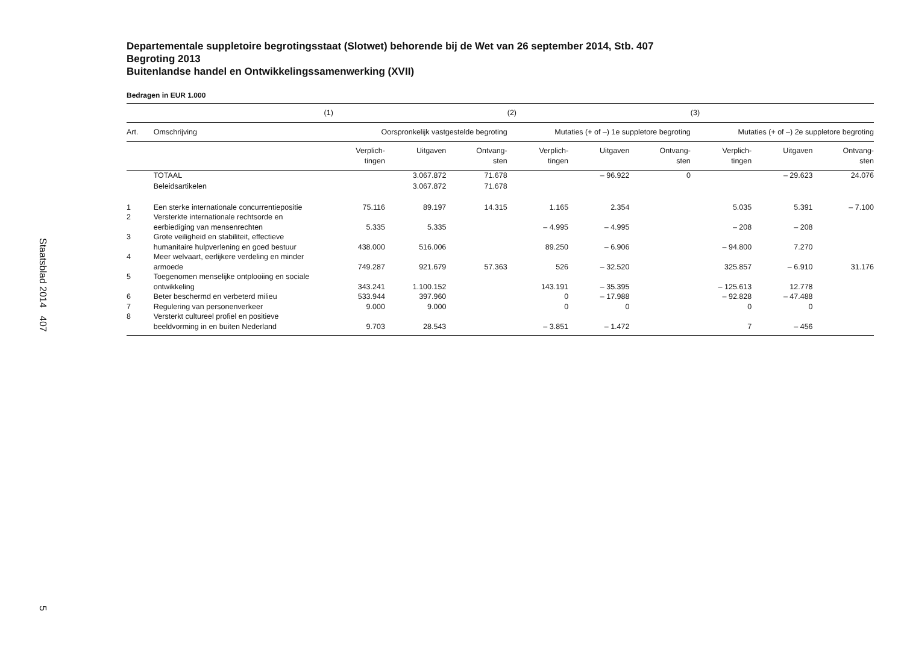Staatsblad 2014 407
5
Departementale suppletoire begrotingsstaat (Slotwet) behorende bij de Wet van 26 september 2014, Stb. 407
Begroting 2013
Buitenlandse handel en Ontwikkelingssamenwerking (XVII)
Bedragen in EUR 1.000
| | | (1) | | | (2) | | | (3) | | |
| --- | --- | --- | --- | --- | --- | --- | --- | --- | --- | --- |
| Art. | Omschrijving | Oorspronkelijk vastgestelde begroting | | | Mutaties (+ of –) 1e suppletore begroting | | | Mutaties (+ of –) 2e suppletore begroting | | |
| | | Verplich- tingen | Uitgaven | Ontvang- sten | Verplich- tingen | Uitgaven | Ontvang- sten | Verplich- tingen | Uitgaven | Ontvang- sten |
| | TOTAAL | | 3.067.872 | 71.678 | | – 96.922 | 0 | | – 29.623 | 24.076 |
| | Beleidsartikelen | | 3.067.872 | 71.678 | | | | | | |
| 1 | Een sterke internationale concurrentiepositie | 75.116 | 89.197 | 14.315 | 1.165 | 2.354 | | 5.035 | 5.391 | – 7.100 |
| 2 | Versterkte internationale rechtsorde en eerbiediging van mensenrechten | 5.335 | 5.335 | | – 4.995 | – 4.995 | | – 208 | – 208 | |
| 3 | Grote veiligheid en stabiliteit, effectieve humanitaire hulpverlening en goed bestuur | 438.000 | 516.006 | | 89.250 | – 6.906 | | – 94.800 | 7.270 | |
| 4 | Meer welvaart, eerlijkere verdeling en minder armoede | 749.287 | 921.679 | 57.363 | 526 | – 32.520 | | 325.857 | – 6.910 | 31.176 |
| 5 | Toegenomen menselijke ontplooiing en sociale ontwikkeling | 343.241 | 1.100.152 | | 143.191 | – 35.395 | | – 125.613 | 12.778 | |
| 6 | Beter beschermd en verbeterd milieu | 533.944 | 397.960 | | 0 | – 17.988 | | – 92.828 | – 47.488 | |
| 7 | Regulering van personenverkeer | 9.000 | 9.000 | | 0 | 0 | | 0 | 0 | |
| 8 | Versterkt cultureel profiel en positieve beeldvorming in en buiten Nederland | 9.703 | 28.543 | | – 3.851 | – 1.472 | | 7 | – 456 | |